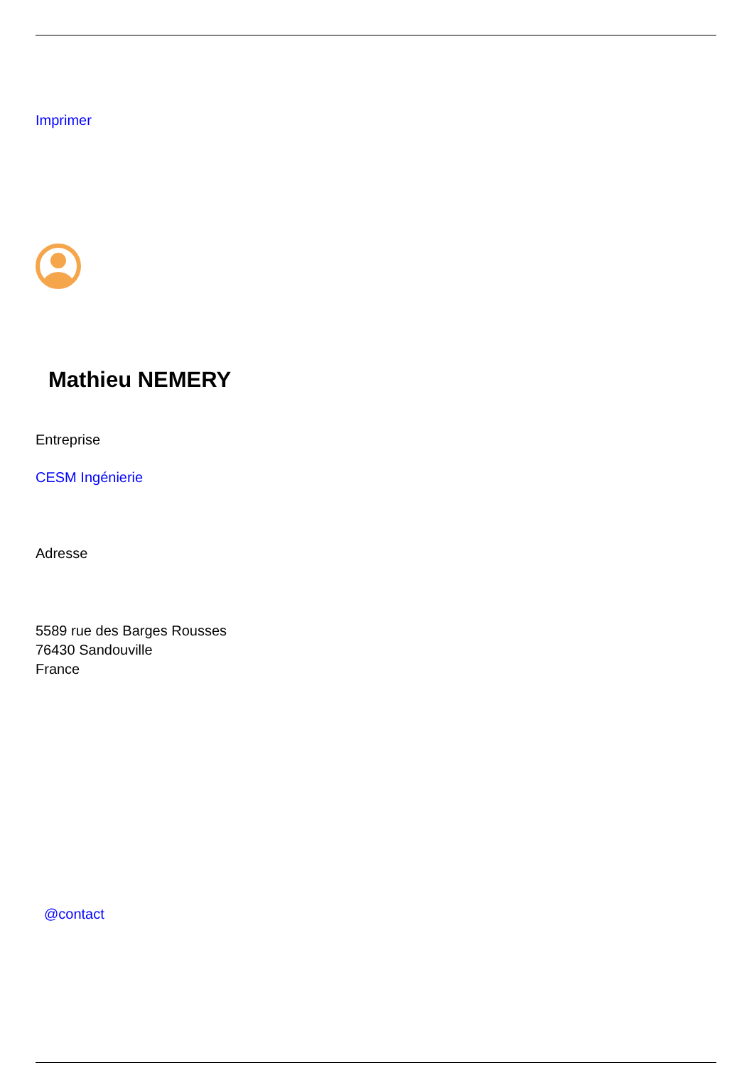Imprimer
Mathieu NEMERY
Entreprise
CESM Ingénierie
Adresse
5589 rue des Barges Rousses
76430 Sandouville
France
@contact